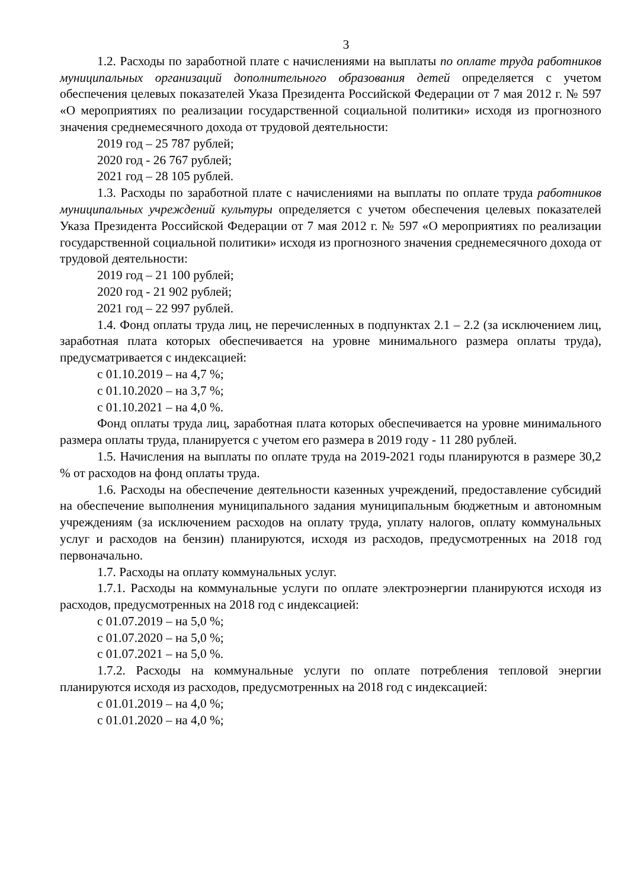3
1.2. Расходы по заработной плате с начислениями на выплаты по оплате труда работников муниципальных организаций дополнительного образования детей определяется с учетом обеспечения целевых показателей Указа Президента Российской Федерации от 7 мая 2012 г. № 597 «О мероприятиях по реализации государственной социальной политики» исходя из прогнозного значения среднемесячного дохода от трудовой деятельности:
2019 год – 25 787 рублей;
2020 год - 26 767 рублей;
2021 год – 28 105 рублей.
1.3. Расходы по заработной плате с начислениями на выплаты по оплате труда работников муниципальных учреждений культуры определяется с учетом обеспечения целевых показателей Указа Президента Российской Федерации от 7 мая 2012 г. № 597 «О мероприятиях по реализации государственной социальной политики» исходя из прогнозного значения среднемесячного дохода от трудовой деятельности:
2019 год – 21 100 рублей;
2020 год - 21 902 рублей;
2021 год – 22 997 рублей.
1.4. Фонд оплаты труда лиц, не перечисленных в подпунктах 2.1 – 2.2 (за исключением лиц, заработная плата которых обеспечивается на уровне минимального размера оплаты труда), предусматривается с индексацией:
с 01.10.2019 – на 4,7 %;
с 01.10.2020 – на 3,7 %;
с 01.10.2021 – на 4,0 %.
Фонд оплаты труда лиц, заработная плата которых обеспечивается на уровне минимального размера оплаты труда, планируется с учетом его размера в 2019 году - 11 280 рублей.
1.5. Начисления на выплаты по оплате труда на 2019-2021 годы планируются в размере 30,2 % от расходов на фонд оплаты труда.
1.6. Расходы на обеспечение деятельности казенных учреждений, предоставление субсидий на обеспечение выполнения муниципального задания муниципальным бюджетным и автономным учреждениям (за исключением расходов на оплату труда, уплату налогов, оплату коммунальных услуг и расходов на бензин) планируются, исходя из расходов, предусмотренных на 2018 год первоначально.
1.7. Расходы на оплату коммунальных услуг.
1.7.1. Расходы на коммунальные услуги по оплате электроэнергии планируются исходя из расходов, предусмотренных на 2018 год с индексацией:
с 01.07.2019 – на 5,0 %;
с 01.07.2020 – на 5,0 %;
с 01.07.2021 – на 5,0 %.
1.7.2. Расходы на коммунальные услуги по оплате потребления тепловой энергии планируются исходя из расходов, предусмотренных на 2018 год с индексацией:
с 01.01.2019 – на 4,0 %;
с 01.01.2020 – на 4,0 %;